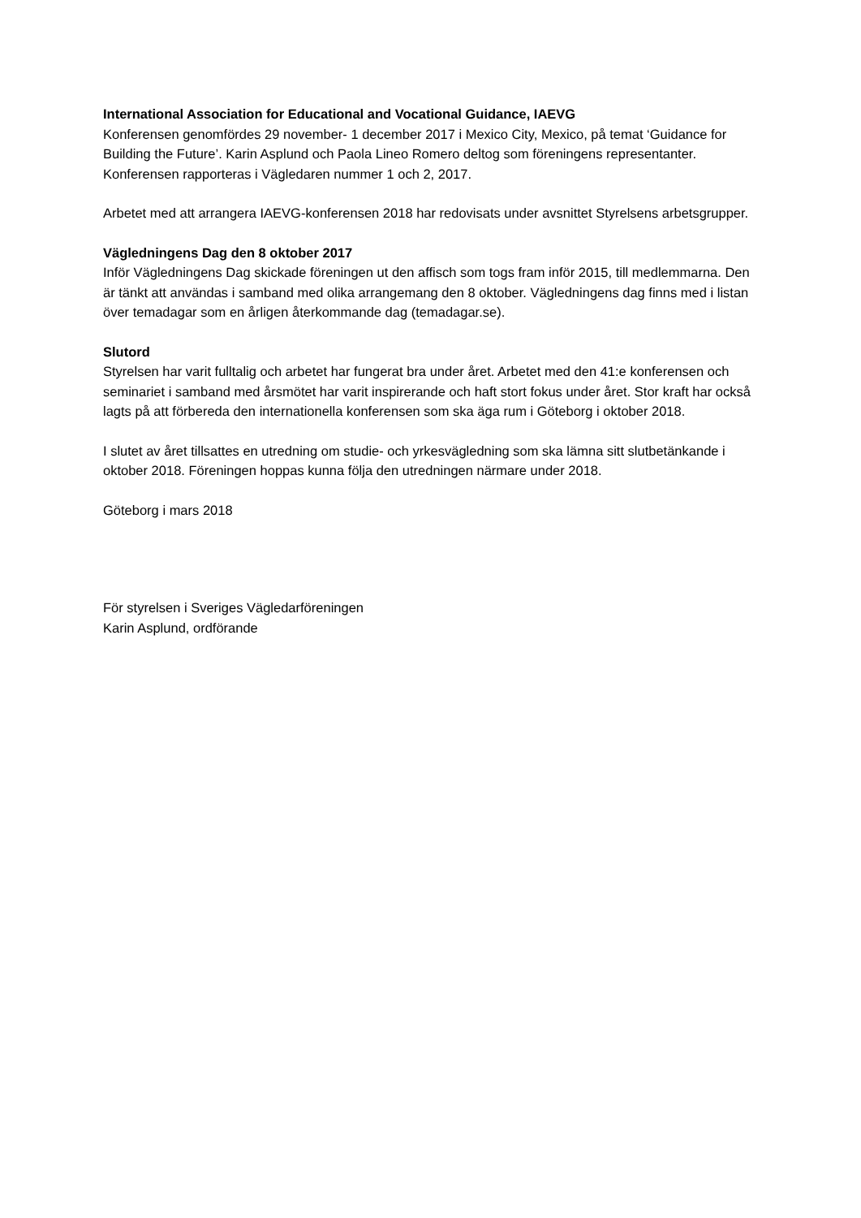International Association for Educational and Vocational Guidance, IAEVG
Konferensen genomfördes 29 november- 1 december 2017 i Mexico City, Mexico, på temat ‘Guidance for Building the Future’. Karin Asplund och Paola Lineo Romero deltog som föreningens representanter. Konferensen rapporteras i Vägledaren nummer 1 och 2, 2017.
Arbetet med att arrangera IAEVG-konferensen 2018 har redovisats under avsnittet Styrelsens arbetsgrupper.
Vägledningens Dag den 8 oktober 2017
Inför Vägledningens Dag skickade föreningen ut den affisch som togs fram inför 2015, till medlemmarna. Den är tänkt att användas i samband med olika arrangemang den 8 oktober. Vägledningens dag finns med i listan över temadagar som en årligen återkommande dag (temadagar.se).
Slutord
Styrelsen har varit fulltalig och arbetet har fungerat bra under året. Arbetet med den 41:e konferensen och seminariet i samband med årsmötet har varit inspirerande och haft stort fokus under året. Stor kraft har också lagts på att förbereda den internationella konferensen som ska äga rum i Göteborg i oktober 2018.
I slutet av året tillsattes en utredning om studie- och yrkesvägledning som ska lämna sitt slutbetänkande i oktober 2018. Föreningen hoppas kunna följa den utredningen närmare under 2018.
Göteborg i mars 2018
För styrelsen i Sveriges Vägledarföreningen
Karin Asplund, ordförande